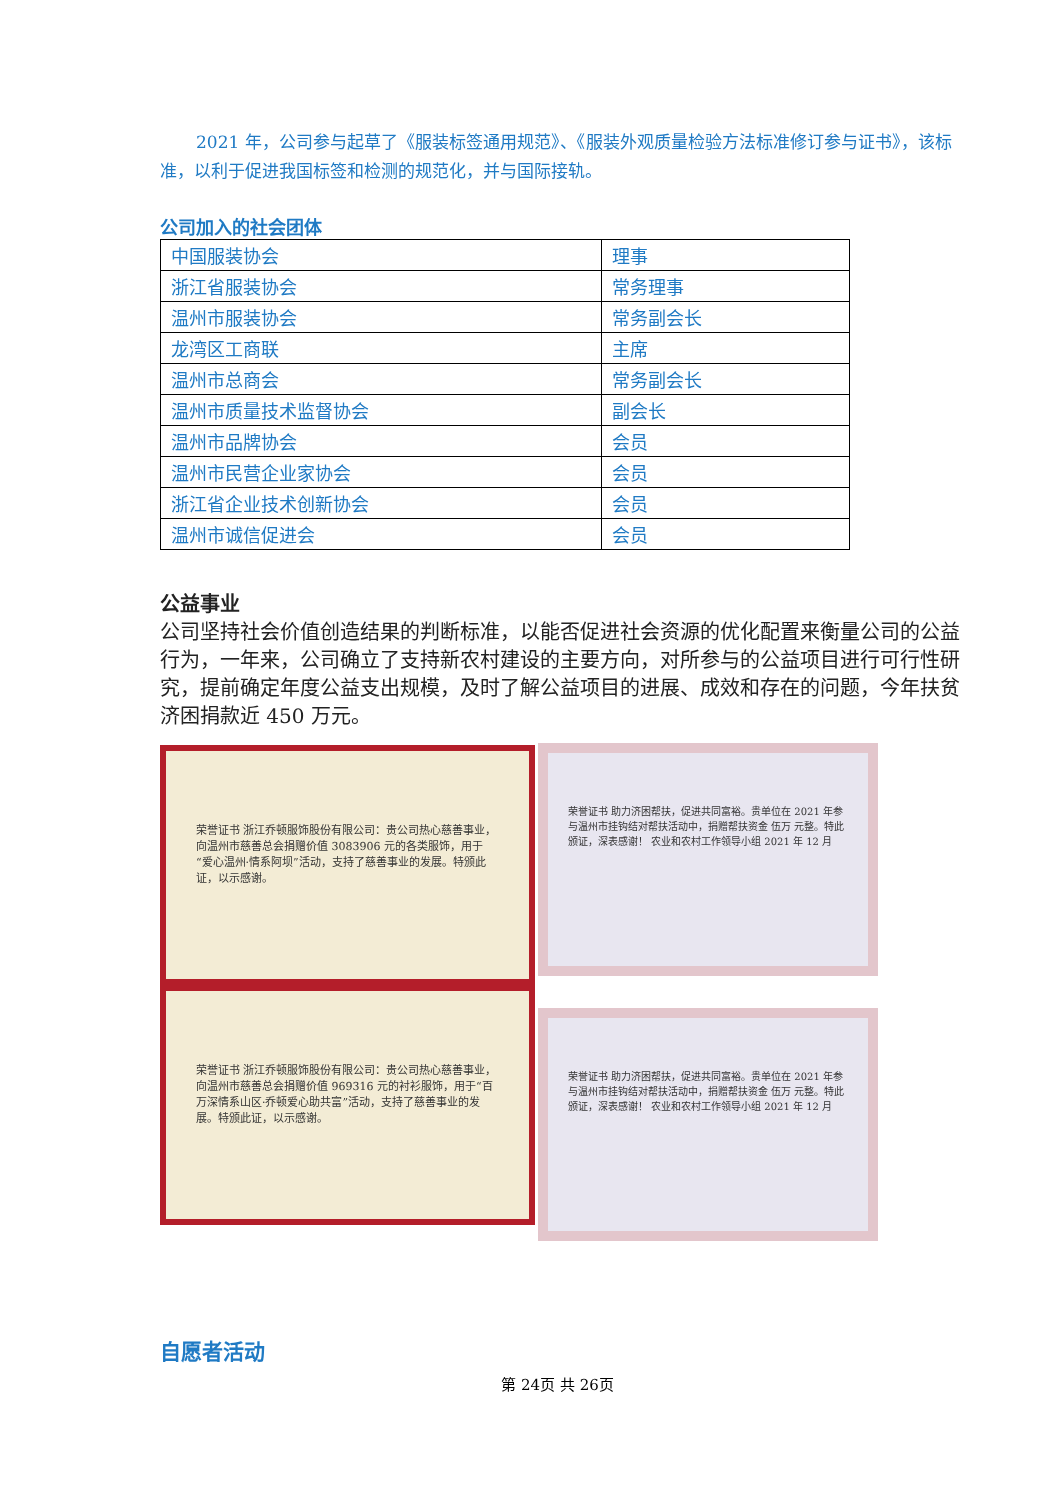2021 年，公司参与起草了《服装标签通用规范》、《服装外观质量检验方法标准修订参与证书》，该标准，以利于促进我国标签和检测的规范化，并与国际接轨。
公司加入的社会团体
| 中国服装协会 | 理事 |
| 浙江省服装协会 | 常务理事 |
| 温州市服装协会 | 常务副会长 |
| 龙湾区工商联 | 主席 |
| 温州市总商会 | 常务副会长 |
| 温州市质量技术监督协会 | 副会长 |
| 温州市品牌协会 | 会员 |
| 温州市民营企业家协会 | 会员 |
| 浙江省企业技术创新协会 | 会员 |
| 温州市诚信促进会 | 会员 |
公益事业
公司坚持社会价值创造结果的判断标准，以能否促进社会资源的优化配置来衡量公司的公益行为，一年来，公司确立了支持新农村建设的主要方向，对所参与的公益项目进行可行性研究，提前确定年度公益支出规模，及时了解公益项目的进展、成效和存在的问题，今年扶贫济困捐款近 450 万元。
荣誉证书 浙江乔顿服饰股份有限公司：贵公司热心慈善事业，向温州市慈善总会捐赠价值 3083906 元的各类服饰，用于“爱心温州·情系阿坝”活动，支持了慈善事业的发展。特颁此证，以示感谢。
荣誉证书 浙江乔顿服饰股份有限公司：贵公司热心慈善事业，向温州市慈善总会捐赠价值 969316 元的衬衫服饰，用于“百万深情系山区·乔顿爱心助共富”活动，支持了慈善事业的发展。特颁此证，以示感谢。
荣誉证书 助力济困帮扶，促进共同富裕。贵单位在 2021 年参与温州市挂钩结对帮扶活动中，捐赠帮扶资金 伍万 元整。特此颁证，深表感谢！ 农业和农村工作领导小组 2021 年 12 月
荣誉证书 助力济困帮扶，促进共同富裕。贵单位在 2021 年参与温州市挂钩结对帮扶活动中，捐赠帮扶资金 伍万 元整。特此颁证，深表感谢！ 农业和农村工作领导小组 2021 年 12 月
自愿者活动
第 24页 共 26页